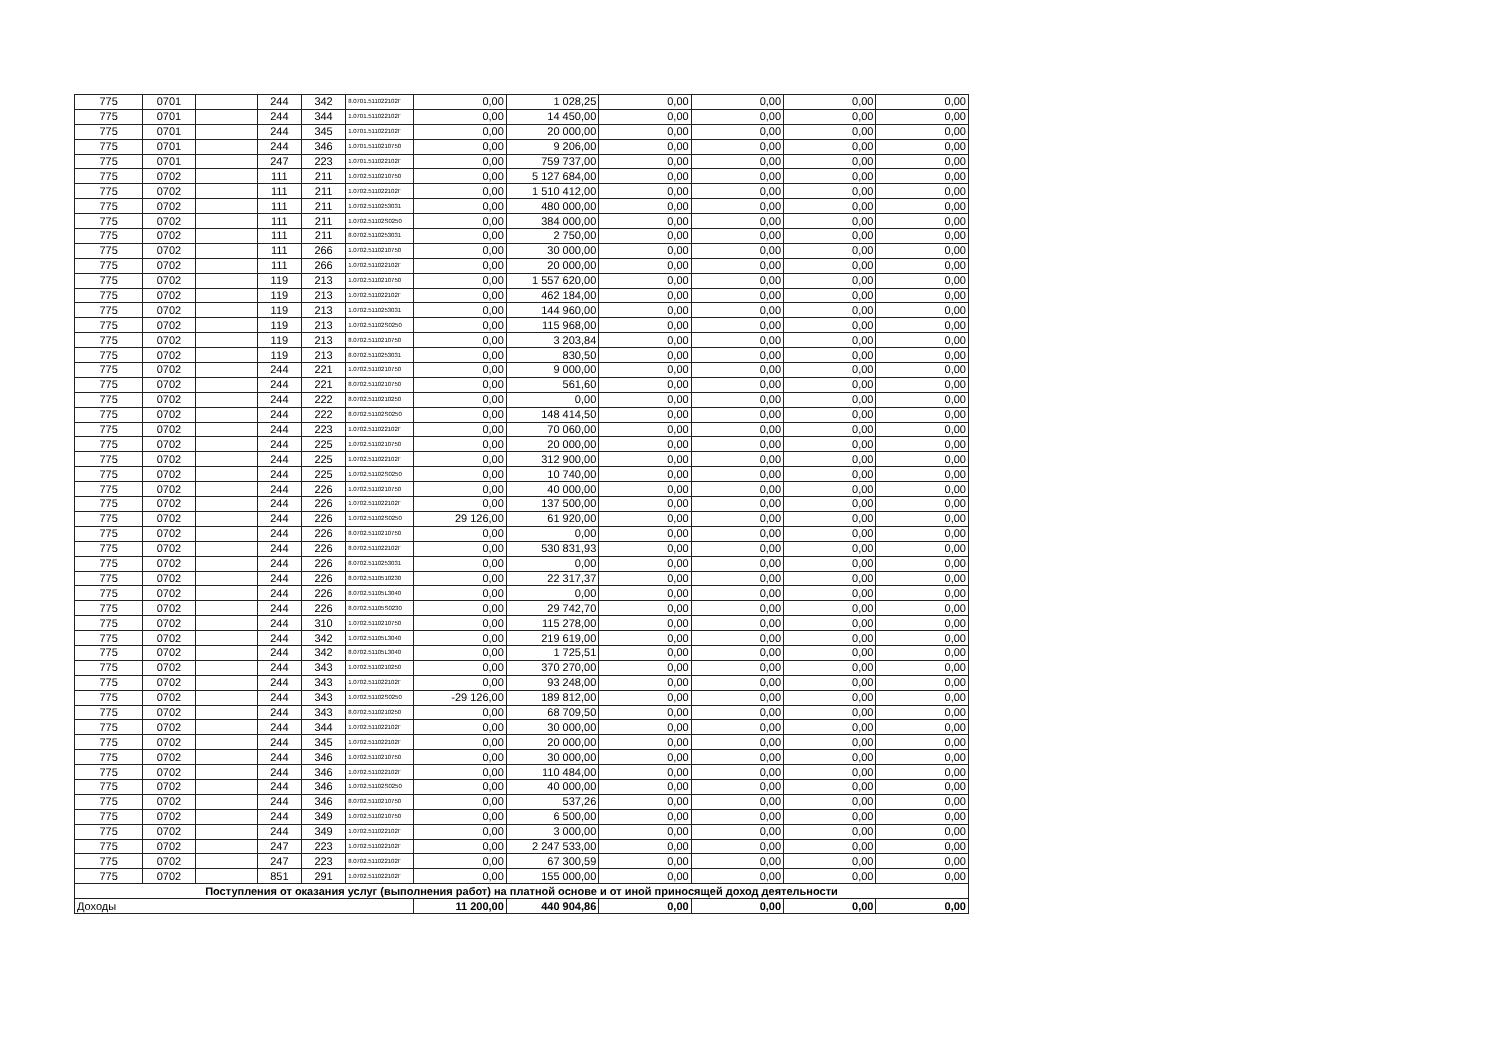| 775 | 0701 | | 244 | 342 | 8.0701.511022102Г | 0,00 | 1 028,25 | 0,00 | 0,00 | 0,00 | 0,00 |
| 775 | 0701 | | 244 | 344 | 1.0701.511022102Г | 0,00 | 14 450,00 | 0,00 | 0,00 | 0,00 | 0,00 |
| 775 | 0701 | | 244 | 345 | 1.0701.511022102Г | 0,00 | 20 000,00 | 0,00 | 0,00 | 0,00 | 0,00 |
| 775 | 0701 | | 244 | 346 | 1.0701.5110210750 | 0,00 | 9 206,00 | 0,00 | 0,00 | 0,00 | 0,00 |
| 775 | 0701 | | 247 | 223 | 1.0701.511022102Г | 0,00 | 759 737,00 | 0,00 | 0,00 | 0,00 | 0,00 |
| 775 | 0702 | | 111 | 211 | 1.0702.5110210750 | 0,00 | 5 127 684,00 | 0,00 | 0,00 | 0,00 | 0,00 |
| 775 | 0702 | | 111 | 211 | 1.0702.511022102Г | 0,00 | 1 510 412,00 | 0,00 | 0,00 | 0,00 | 0,00 |
| 775 | 0702 | | 111 | 211 | 1.0702.5110253031 | 0,00 | 480 000,00 | 0,00 | 0,00 | 0,00 | 0,00 |
| 775 | 0702 | | 111 | 211 | 1.0702.51102S0250 | 0,00 | 384 000,00 | 0,00 | 0,00 | 0,00 | 0,00 |
| 775 | 0702 | | 111 | 211 | 8.0702.5110253031 | 0,00 | 2 750,00 | 0,00 | 0,00 | 0,00 | 0,00 |
| 775 | 0702 | | 111 | 266 | 1.0702.5110210750 | 0,00 | 30 000,00 | 0,00 | 0,00 | 0,00 | 0,00 |
| 775 | 0702 | | 111 | 266 | 1.0702.511022102Г | 0,00 | 20 000,00 | 0,00 | 0,00 | 0,00 | 0,00 |
| 775 | 0702 | | 119 | 213 | 1.0702.5110210750 | 0,00 | 1 557 620,00 | 0,00 | 0,00 | 0,00 | 0,00 |
| 775 | 0702 | | 119 | 213 | 1.0702.511022102Г | 0,00 | 462 184,00 | 0,00 | 0,00 | 0,00 | 0,00 |
| 775 | 0702 | | 119 | 213 | 1.0702.5110253031 | 0,00 | 144 960,00 | 0,00 | 0,00 | 0,00 | 0,00 |
| 775 | 0702 | | 119 | 213 | 1.0702.51102S0250 | 0,00 | 115 968,00 | 0,00 | 0,00 | 0,00 | 0,00 |
| 775 | 0702 | | 119 | 213 | 8.0702.5110210750 | 0,00 | 3 203,84 | 0,00 | 0,00 | 0,00 | 0,00 |
| 775 | 0702 | | 119 | 213 | 8.0702.5110253031 | 0,00 | 830,50 | 0,00 | 0,00 | 0,00 | 0,00 |
| 775 | 0702 | | 244 | 221 | 1.0702.5110210750 | 0,00 | 9 000,00 | 0,00 | 0,00 | 0,00 | 0,00 |
| 775 | 0702 | | 244 | 221 | 8.0702.5110210750 | 0,00 | 561,60 | 0,00 | 0,00 | 0,00 | 0,00 |
| 775 | 0702 | | 244 | 222 | 8.0702.5110210250 | 0,00 | 0,00 | 0,00 | 0,00 | 0,00 | 0,00 |
| 775 | 0702 | | 244 | 222 | 8.0702.51102S0250 | 0,00 | 148 414,50 | 0,00 | 0,00 | 0,00 | 0,00 |
| 775 | 0702 | | 244 | 223 | 1.0702.511022102Г | 0,00 | 70 060,00 | 0,00 | 0,00 | 0,00 | 0,00 |
| 775 | 0702 | | 244 | 225 | 1.0702.5110210750 | 0,00 | 20 000,00 | 0,00 | 0,00 | 0,00 | 0,00 |
| 775 | 0702 | | 244 | 225 | 1.0702.511022102Г | 0,00 | 312 900,00 | 0,00 | 0,00 | 0,00 | 0,00 |
| 775 | 0702 | | 244 | 225 | 1.0702.51102S0250 | 0,00 | 10 740,00 | 0,00 | 0,00 | 0,00 | 0,00 |
| 775 | 0702 | | 244 | 226 | 1.0702.5110210750 | 0,00 | 40 000,00 | 0,00 | 0,00 | 0,00 | 0,00 |
| 775 | 0702 | | 244 | 226 | 1.0702.511022102Г | 0,00 | 137 500,00 | 0,00 | 0,00 | 0,00 | 0,00 |
| 775 | 0702 | | 244 | 226 | 1.0702.51102S0250 | 29 126,00 | 61 920,00 | 0,00 | 0,00 | 0,00 | 0,00 |
| 775 | 0702 | | 244 | 226 | 8.0702.5110210750 | 0,00 | 0,00 | 0,00 | 0,00 | 0,00 | 0,00 |
| 775 | 0702 | | 244 | 226 | 8.0702.511022102Г | 0,00 | 530 831,93 | 0,00 | 0,00 | 0,00 | 0,00 |
| 775 | 0702 | | 244 | 226 | 8.0702.5110253031 | 0,00 | 0,00 | 0,00 | 0,00 | 0,00 | 0,00 |
| 775 | 0702 | | 244 | 226 | 8.0702.5110510230 | 0,00 | 22 317,37 | 0,00 | 0,00 | 0,00 | 0,00 |
| 775 | 0702 | | 244 | 226 | 8.0702.51105L3040 | 0,00 | 0,00 | 0,00 | 0,00 | 0,00 | 0,00 |
| 775 | 0702 | | 244 | 226 | 8.0702.51105S0230 | 0,00 | 29 742,70 | 0,00 | 0,00 | 0,00 | 0,00 |
| 775 | 0702 | | 244 | 310 | 1.0702.5110210750 | 0,00 | 115 278,00 | 0,00 | 0,00 | 0,00 | 0,00 |
| 775 | 0702 | | 244 | 342 | 1.0702.51105L3040 | 0,00 | 219 619,00 | 0,00 | 0,00 | 0,00 | 0,00 |
| 775 | 0702 | | 244 | 342 | 8.0702.51105L3040 | 0,00 | 1 725,51 | 0,00 | 0,00 | 0,00 | 0,00 |
| 775 | 0702 | | 244 | 343 | 1.0702.5110210250 | 0,00 | 370 270,00 | 0,00 | 0,00 | 0,00 | 0,00 |
| 775 | 0702 | | 244 | 343 | 1.0702.511022102Г | 0,00 | 93 248,00 | 0,00 | 0,00 | 0,00 | 0,00 |
| 775 | 0702 | | 244 | 343 | 1.0702.51102S0250 | -29 126,00 | 189 812,00 | 0,00 | 0,00 | 0,00 | 0,00 |
| 775 | 0702 | | 244 | 343 | 8.0702.5110210250 | 0,00 | 68 709,50 | 0,00 | 0,00 | 0,00 | 0,00 |
| 775 | 0702 | | 244 | 344 | 1.0702.511022102Г | 0,00 | 30 000,00 | 0,00 | 0,00 | 0,00 | 0,00 |
| 775 | 0702 | | 244 | 345 | 1.0702.511022102Г | 0,00 | 20 000,00 | 0,00 | 0,00 | 0,00 | 0,00 |
| 775 | 0702 | | 244 | 346 | 1.0702.5110210750 | 0,00 | 30 000,00 | 0,00 | 0,00 | 0,00 | 0,00 |
| 775 | 0702 | | 244 | 346 | 1.0702.511022102Г | 0,00 | 110 484,00 | 0,00 | 0,00 | 0,00 | 0,00 |
| 775 | 0702 | | 244 | 346 | 1.0702.51102S0250 | 0,00 | 40 000,00 | 0,00 | 0,00 | 0,00 | 0,00 |
| 775 | 0702 | | 244 | 346 | 8.0702.5110210750 | 0,00 | 537,26 | 0,00 | 0,00 | 0,00 | 0,00 |
| 775 | 0702 | | 244 | 349 | 1.0702.5110210750 | 0,00 | 6 500,00 | 0,00 | 0,00 | 0,00 | 0,00 |
| 775 | 0702 | | 244 | 349 | 1.0702.511022102Г | 0,00 | 3 000,00 | 0,00 | 0,00 | 0,00 | 0,00 |
| 775 | 0702 | | 247 | 223 | 1.0702.511022102Г | 0,00 | 2 247 533,00 | 0,00 | 0,00 | 0,00 | 0,00 |
| 775 | 0702 | | 247 | 223 | 8.0702.511022102Г | 0,00 | 67 300,59 | 0,00 | 0,00 | 0,00 | 0,00 |
| 775 | 0702 | | 851 | 291 | 1.0702.511022102Г | 0,00 | 155 000,00 | 0,00 | 0,00 | 0,00 | 0,00 |
| Поступления от оказания услуг (выполнения работ) на платной основе и от иной приносящей доход деятельности | | | | | | | | | | | |
| Доходы | | | | | | 11 200,00 | 440 904,86 | 0,00 | 0,00 | 0,00 | 0,00 |